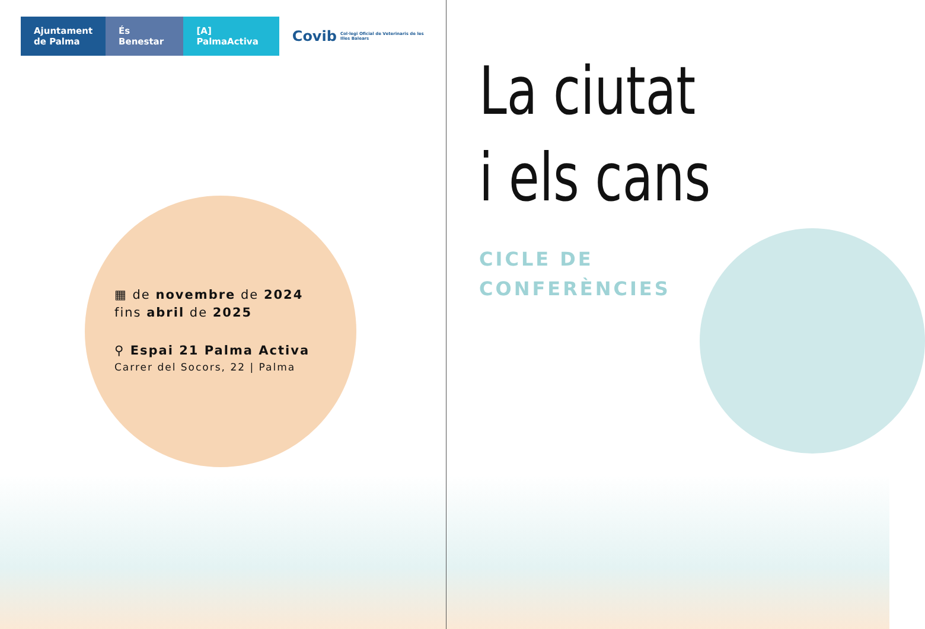Ajuntament
de Palma
És Benestar [A] PalmaActiva
Covib Col·legi Oficial de Veterinaris de les Illes Balears
▦ de novembre de 2024
fins abril de 2025
⚲ Espai 21 Palma Activa
Carrer del Socors, 22 | Palma
La ciutat
i els cans
CICLE DE
CONFERÈNCIES